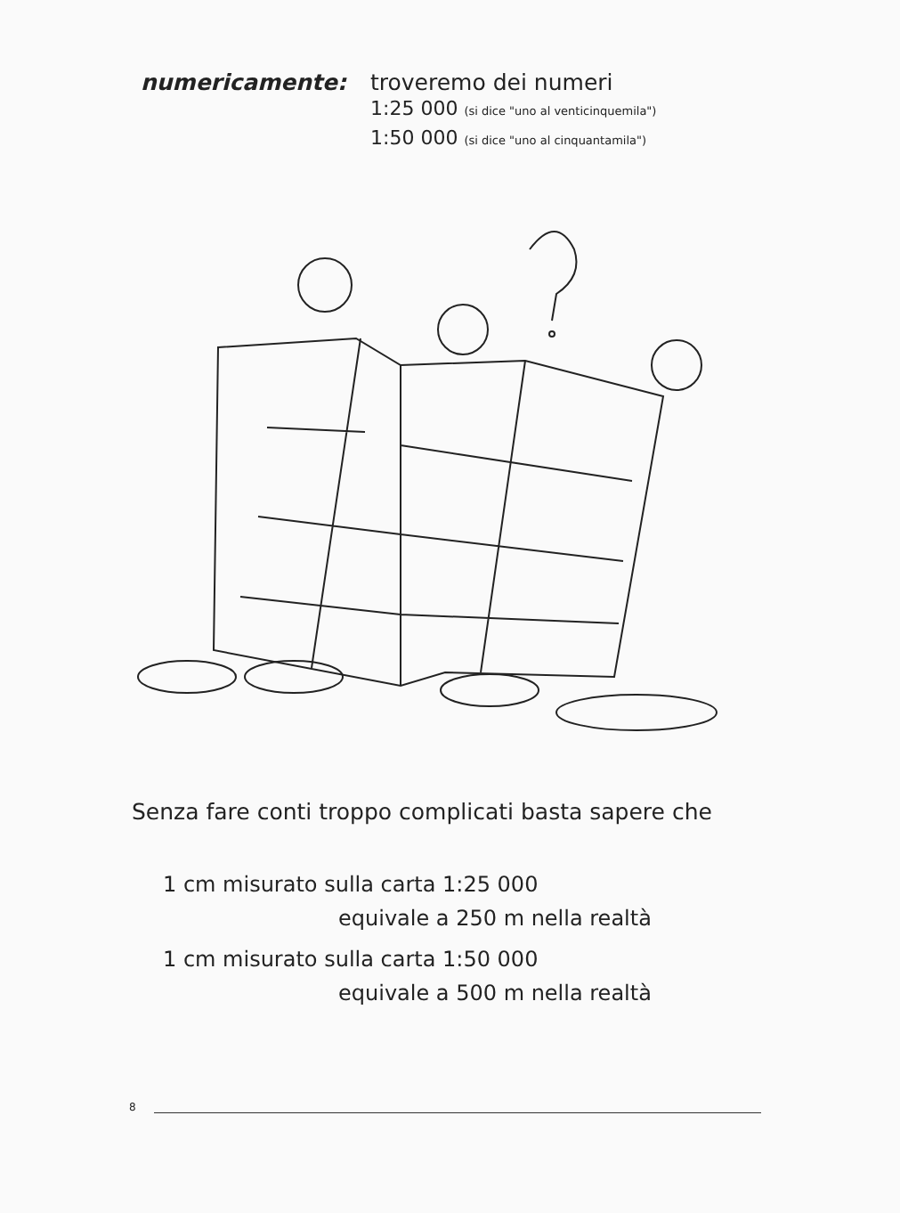numericamente: troveremo dei numeri
1:25 000 (si dice "uno al venticinquemila")
1:50 000 (si dice "uno al cinquantamila")
Senza fare conti troppo complicati basta sapere che
1 cm misurato sulla carta 1:25 000
equivale a 250 m nella realtà
1 cm misurato sulla carta 1:50 000
equivale a 500 m nella realtà
8